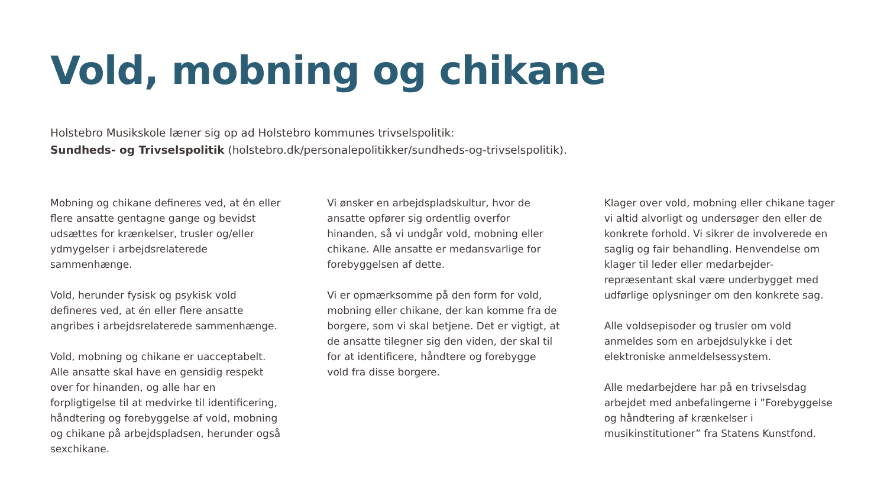Vold, mobning og chikane
Holstebro Musikskole læner sig op ad Holstebro kommunes trivselspolitik:
Sundheds- og Trivselspolitik (holstebro.dk/personalepolitikker/sundheds-og-trivselspolitik).
Mobning og chikane defineres ved, at én eller flere ansatte gentagne gange og bevidst udsættes for krænkelser, trusler og/eller ydmygelser i arbejdsrelaterede sammenhænge.
Vold, herunder fysisk og psykisk vold defineres ved, at én eller flere ansatte angribes i arbejdsrelaterede sammenhænge.
Vold, mobning og chikane er uacceptabelt. Alle ansatte skal have en gensidig respekt over for hinanden, og alle har en forpligtigelse til at medvirke til identificering, håndtering og forebyggelse af vold, mobning og chikane på arbejdspladsen, herunder også sexchikane.
Vi ønsker en arbejdspladskultur, hvor de ansatte opfører sig ordentlig overfor hinanden, så vi undgår vold, mobning eller chikane. Alle ansatte er medansvarlige for forebyggelsen af dette.
Vi er opmærksomme på den form for vold, mobning eller chikane, der kan komme fra de borgere, som vi skal betjene. Det er vigtigt, at de ansatte tilegner sig den viden, der skal til for at identificere, håndtere og forebygge vold fra disse borgere.
Klager over vold, mobning eller chikane tager vi altid alvorligt og undersøger den eller de konkrete forhold. Vi sikrer de involverede en saglig og fair behandling. Henvendelse om klager til leder eller medarbejder-repræsentant skal være underbygget med udførlige oplysninger om den konkrete sag.
Alle voldsepisoder og trusler om vold anmeldes som en arbejdsulykke i det elektroniske anmeldelsessystem.
Alle medarbejdere har på en trivselsdag arbejdet med anbefalingerne i ”Forebyggelse og håndtering af krænkelser i musikinstitutioner” fra Statens Kunstfond.